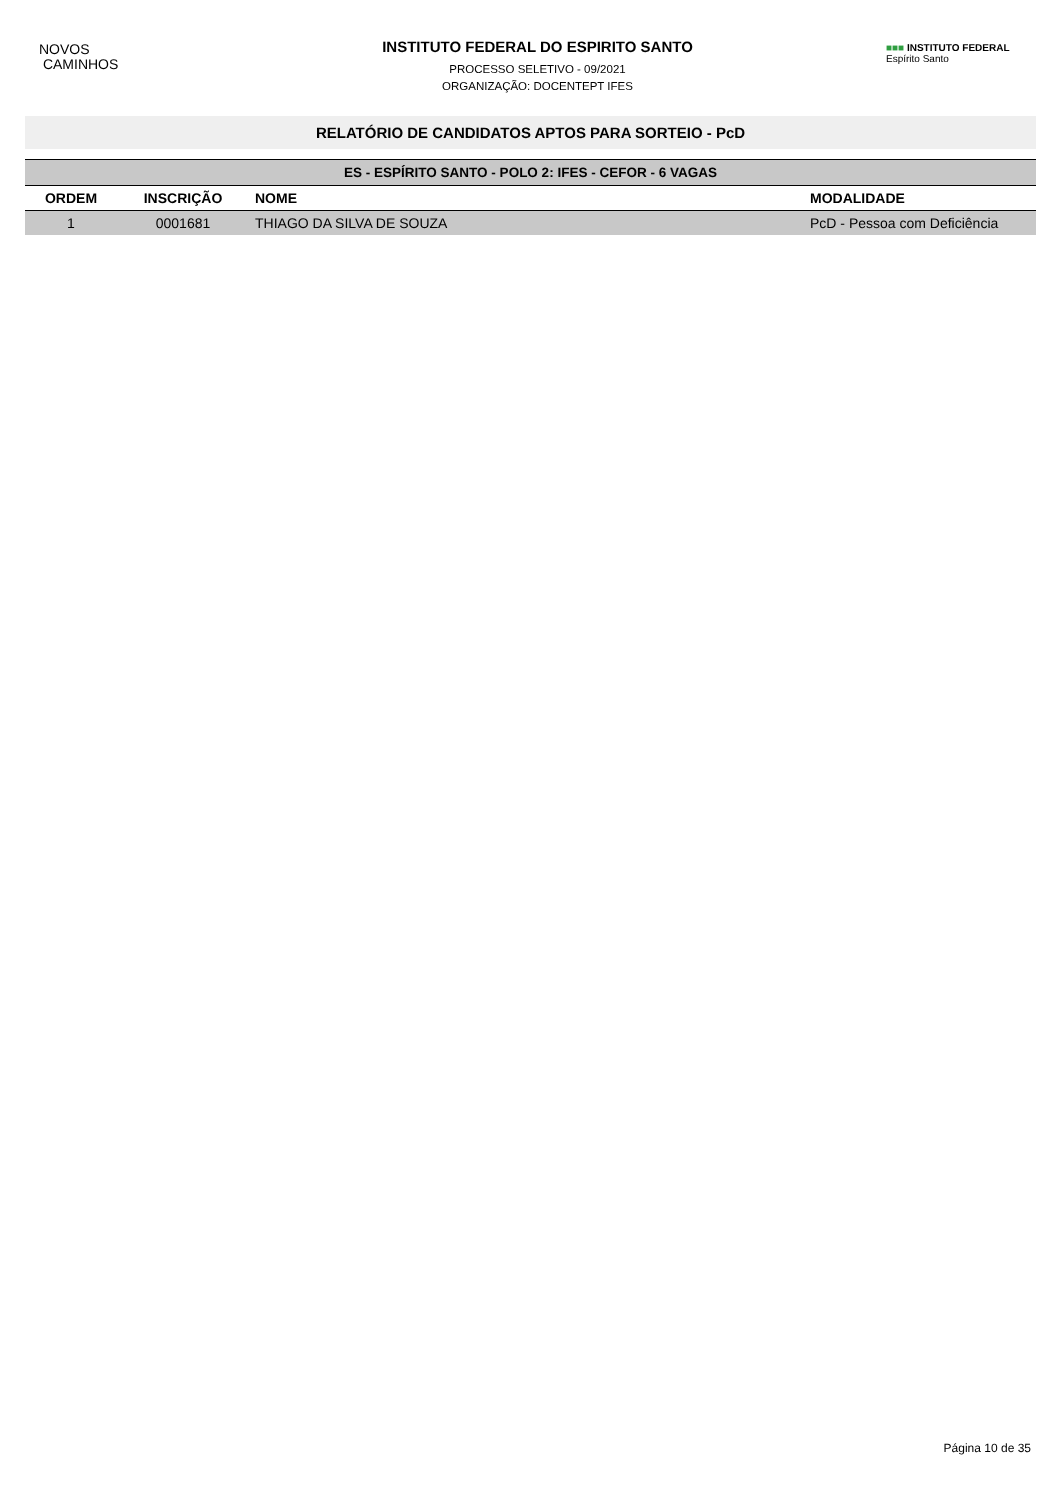NOVOS
CAMINHOS
INSTITUTO FEDERAL DO ESPIRITO SANTO
PROCESSO SELETIVO - 09/2021
ORGANIZAÇÃO: DOCENTEPT IFES
■■■ INSTITUTO FEDERAL
Espírito Santo
RELATÓRIO DE CANDIDATOS APTOS PARA SORTEIO - PcD
| ES - ESPÍRITO SANTO - POLO 2: IFES - CEFOR - 6 VAGAS | | | |
| ORDEM | INSCRIÇÃO | NOME | MODALIDADE |
| 1 | 0001681 | THIAGO DA SILVA DE SOUZA | PcD - Pessoa com Deficiência |
Página 10 de 35